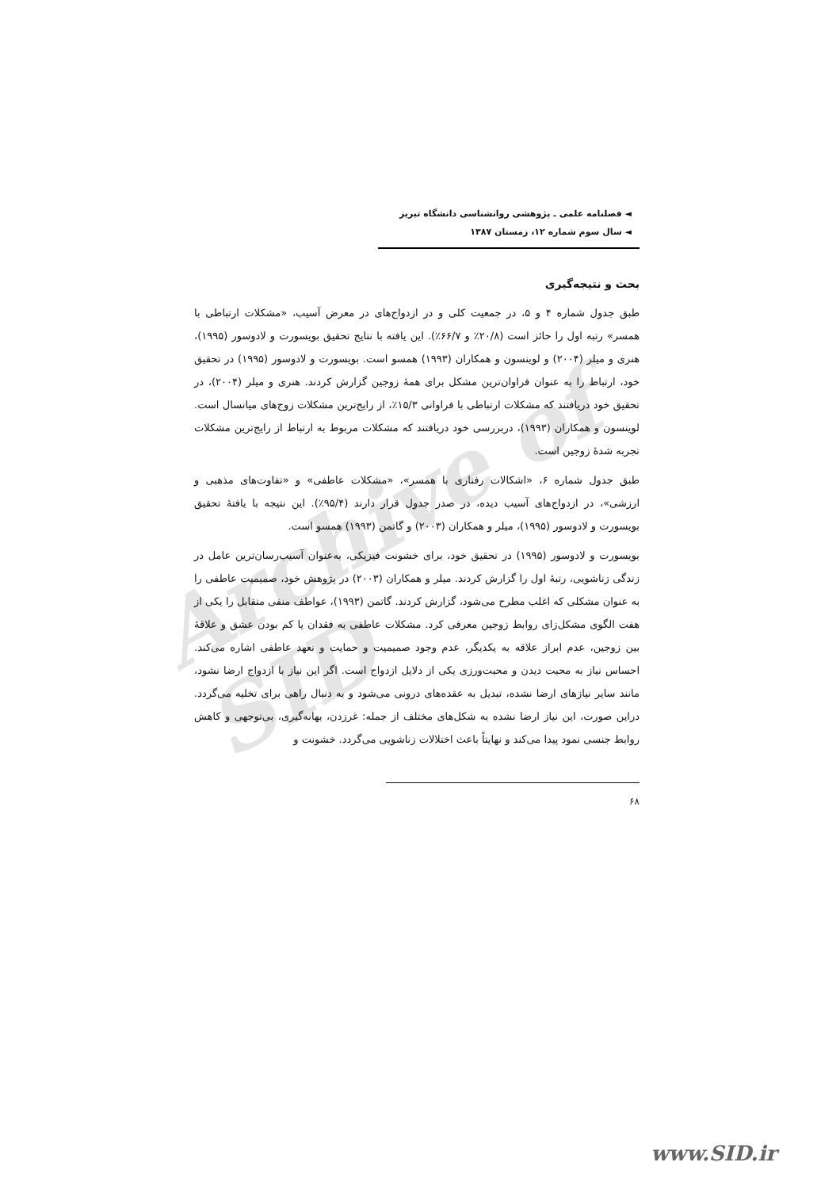Archive of SID
◄ فصلنامه علمی ـ پژوهشی روانشناسی دانشگاه تبریز
◄ سال سوم شماره ۱۲، زمستان ۱۳۸۷
بحث و نتیجه‌گیری
طبق جدول شماره ۴ و ۵، در جمعیت کلی و در ازدواج‌های در معرض آسیب، «مشکلات ارتباطی با همسر» رتبه اول را حائز است (۲۰/۸٪ و ۶۶/۷٪). این یافته با نتایج تحقیق بویسورت و لادوسور (۱۹۹۵)، هنری و میلر (۲۰۰۴) و لوینسون و همکاران (۱۹۹۳) همسو است. بویسورت و لادوسور (۱۹۹۵) در تحقیق خود، ارتباط را به عنوان فراوان‌ترین مشکل برای همهٔ زوجین گزارش کردند. هنری و میلر (۲۰۰۴)، در تحقیق خود دریافتند که مشکلات ارتباطی با فراوانی ۱۵/۳٪، از رایج‌ترین مشکلات زوج‌های میانسال است. لوینسون و همکاران (۱۹۹۳)، دربررسی خود دریافتند که مشکلات مربوط به ارتباط از رایج‌ترین مشکلات تجربه شدهٔ زوجین است.
طبق جدول شماره ۶، «اشکالات رفتاری با همسر»، «مشکلات عاطفی» و «تفاوت‌های مذهبی و ارزشی»، در ازدواج‌های آسیب دیده، در صدر جدول قرار دارند (۹۵/۴٪). این نتیجه با یافتهٔ تحقیق بویسورت و لادوسور (۱۹۹۵)، میلر و همکاران (۲۰۰۳) و گاتمن (۱۹۹۳) همسو است.
بویسورت و لادوسور (۱۹۹۵) در تحقیق خود، برای خشونت فیزیکی، به‌عنوان آسیب‌رسان‌ترین عامل در زندگی زناشویی، رتبهٔ اول را گزارش کردند. میلر و همکاران (۲۰۰۳) در پژوهش خود، صمیمیت عاطفی را به عنوان مشکلی که اغلب مطرح می‌شود، گزارش کردند. گاتمن (۱۹۹۳)، عواطف منفی متقابل را یکی از هفت الگوی مشکل‌زای روابط زوجین معرفی کرد. مشکلات عاطفی به فقدان یا کم بودن عشق و علاقهٔ بین زوجین، عدم ابراز علاقه به یکدیگر، عدم وجود صمیمیت و حمایت و تعهد عاطفی اشاره می‌کند. احساس نیاز به محبت دیدن و محبت‌ورزی یکی از دلایل ازدواج است. اگر این نیاز با ازدواج ارضا نشود، مانند سایر نیازهای ارضا نشده، تبدیل به عقده‌های درونی می‌شود و به دنبال راهی برای تخلیه می‌گردد. دراین صورت، این نیاز ارضا نشده به شکل‌های مختلف از جمله: غرزدن، بهانه‌گیری، بی‌توجهی و کاهش روابط جنسی نمود پیدا می‌کند و نهایتاً باعث اختلالات زناشویی می‌گردد. خشونت و
۶۸
www.SID.ir